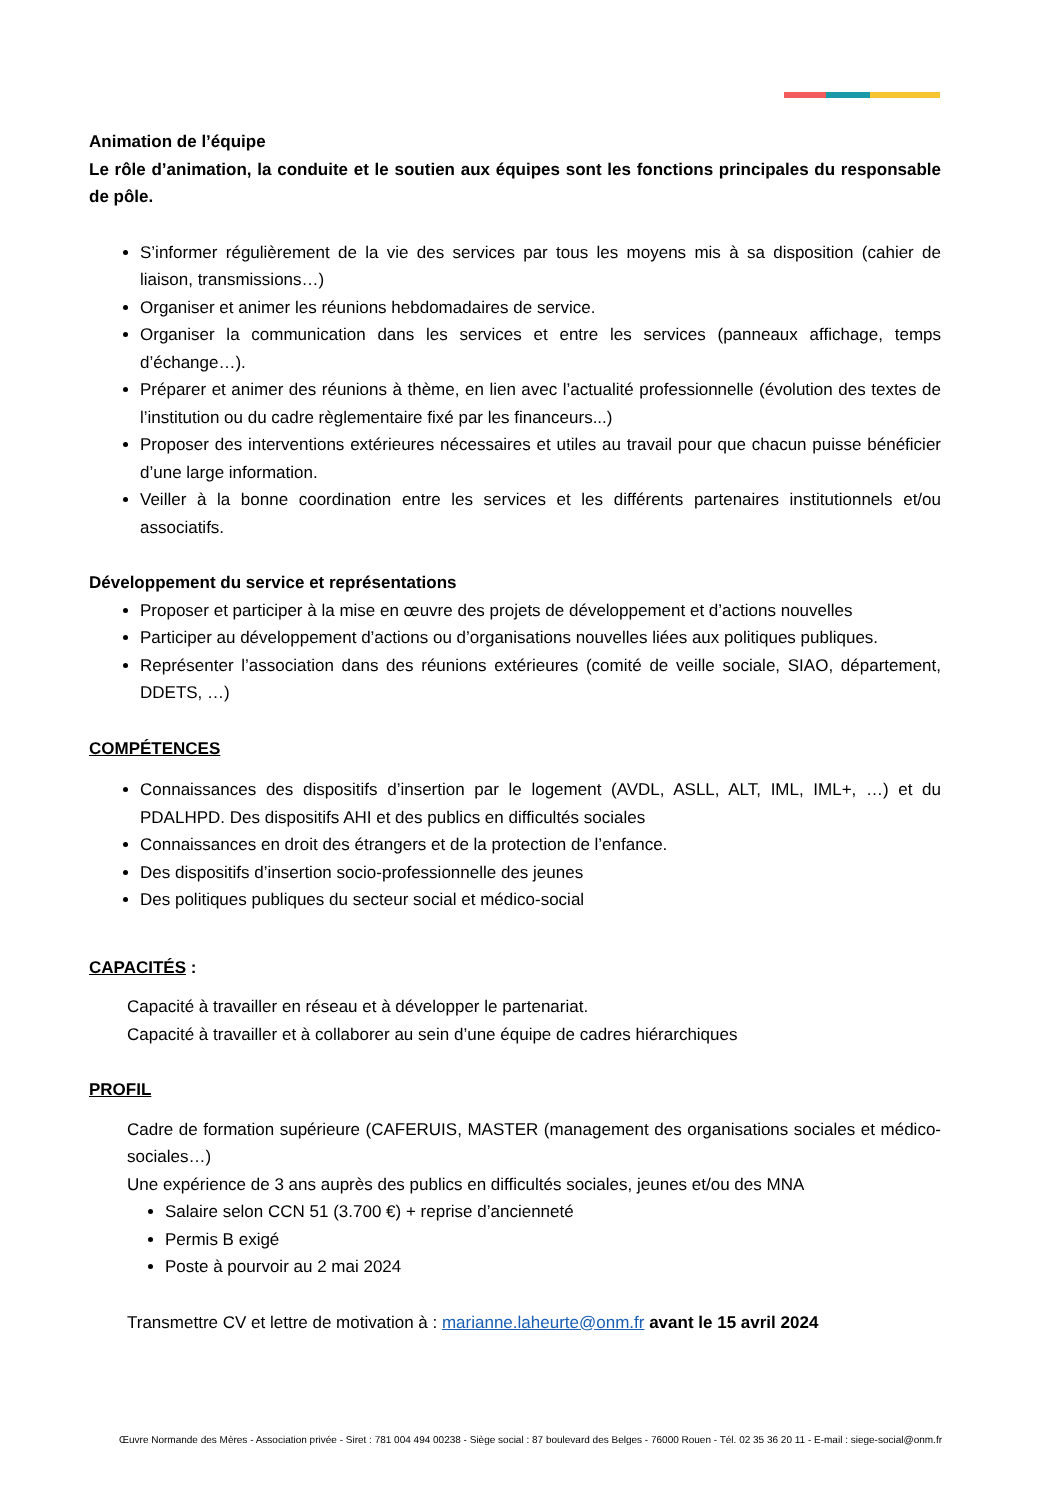Animation de l’équipe
Le rôle d’animation, la conduite et le soutien aux équipes sont les fonctions principales du responsable de pôle.
S’informer régulièrement de la vie des services par tous les moyens mis à sa disposition (cahier de liaison, transmissions…)
Organiser et animer les réunions hebdomadaires de service.
Organiser la communication dans les services et entre les services (panneaux affichage, temps d’échange…).
Préparer et animer des réunions à thème, en lien avec l’actualité professionnelle (évolution des textes de l’institution ou du cadre règlementaire fixé par les financeurs...)
Proposer des interventions extérieures nécessaires et utiles au travail pour que chacun puisse bénéficier d’une large information.
Veiller à la bonne coordination entre les services et les différents partenaires institutionnels et/ou associatifs.
Développement du service et représentations
Proposer et participer à la mise en œuvre des projets de développement et d’actions nouvelles
Participer au développement d’actions ou d’organisations nouvelles liées aux politiques publiques.
Représenter l’association dans des réunions extérieures (comité de veille sociale, SIAO, département, DDETS, …)
COMPÉTENCES
Connaissances des dispositifs d’insertion par le logement (AVDL, ASLL, ALT, IML, IML+, …) et du PDALHPD. Des dispositifs AHI et des publics en difficultés sociales
Connaissances en droit des étrangers et de la protection de l’enfance.
Des dispositifs d’insertion socio-professionnelle des jeunes
Des politiques publiques du secteur social et médico-social
CAPACITÉS :
Capacité à travailler en réseau et à développer le partenariat.
Capacité à travailler et à collaborer au sein d’une équipe de cadres hiérarchiques
PROFIL
Cadre de formation supérieure (CAFERUIS, MASTER (management des organisations sociales et médico-sociales…)
Une expérience de 3 ans auprès des publics en difficultés sociales, jeunes et/ou des MNA
Salaire selon CCN 51 (3.700 €) + reprise d’ancienneté
Permis B exigé
Poste à pourvoir au 2 mai 2024
Transmettre CV et lettre de motivation à : marianne.laheurte@onm.fr avant le 15 avril 2024
Œuvre Normande des Mères - Association privée - Siret : 781 004 494 00238 - Siège social : 87 boulevard des Belges - 76000 Rouen - Tél. 02 35 36 20 11 - E-mail : siege-social@onm.fr